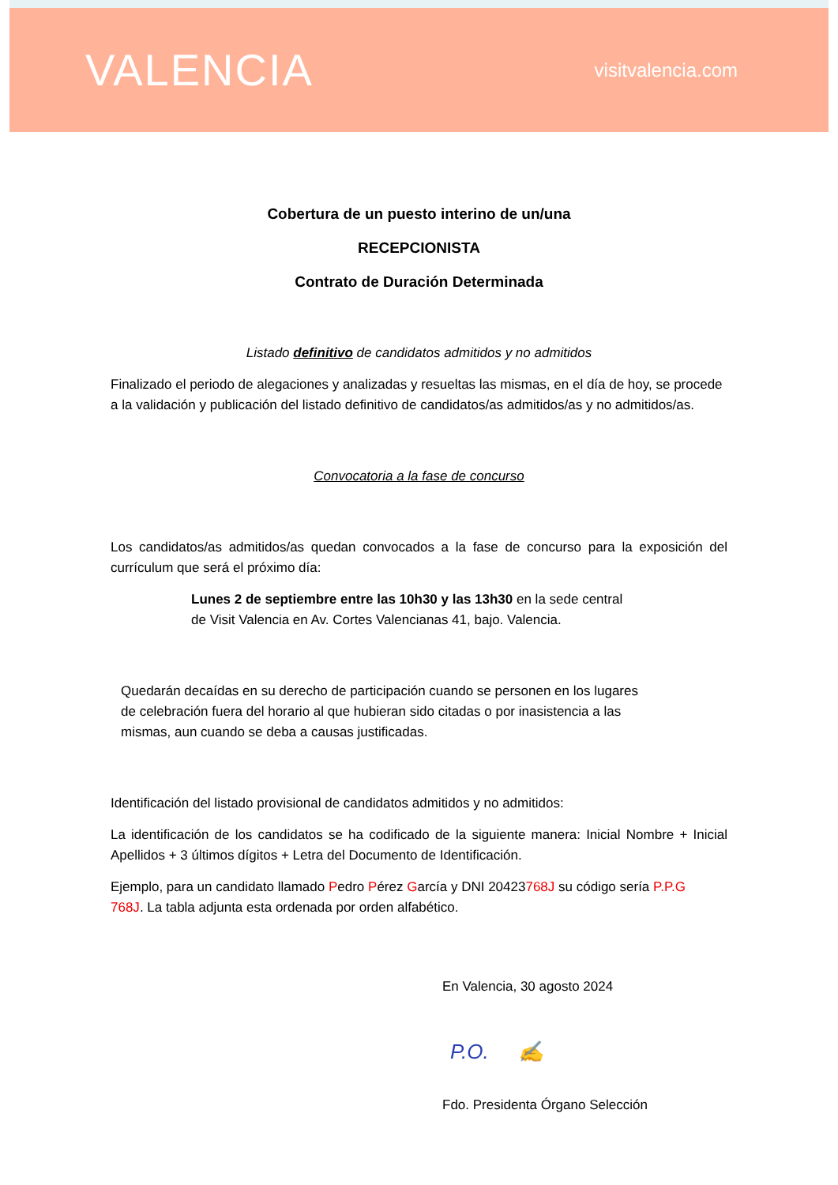VALENCIA
visitvalencia.com
Cobertura de un puesto interino de un/una
RECEPCIONISTA
Contrato de Duración Determinada
Listado definitivo de candidatos admitidos y no admitidos
Finalizado el periodo de alegaciones y analizadas y resueltas las mismas, en el día de hoy, se procede a la validación y publicación del listado definitivo de candidatos/as admitidos/as y no admitidos/as.
Convocatoria a la fase de concurso
Los candidatos/as admitidos/as quedan convocados a la fase de concurso para la exposición del currículum que será el próximo día:
Lunes 2 de septiembre entre las 10h30 y las 13h30 en la sede central de Visit Valencia en Av. Cortes Valencianas 41, bajo. Valencia.
Quedarán decaídas en su derecho de participación cuando se personen en los lugares de celebración fuera del horario al que hubieran sido citadas o por inasistencia a las mismas, aun cuando se deba a causas justificadas.
Identificación del listado provisional de candidatos admitidos y no admitidos:
La identificación de los candidatos se ha codificado de la siguiente manera: Inicial Nombre + Inicial Apellidos + 3 últimos dígitos + Letra del Documento de Identificación.
Ejemplo, para un candidato llamado Pedro Pérez García y DNI 20423768J su código sería P.P.G 768J. La tabla adjunta esta ordenada por orden alfabético.
En Valencia, 30 agosto 2024
P.O. ✍
Fdo. Presidenta Órgano Selección